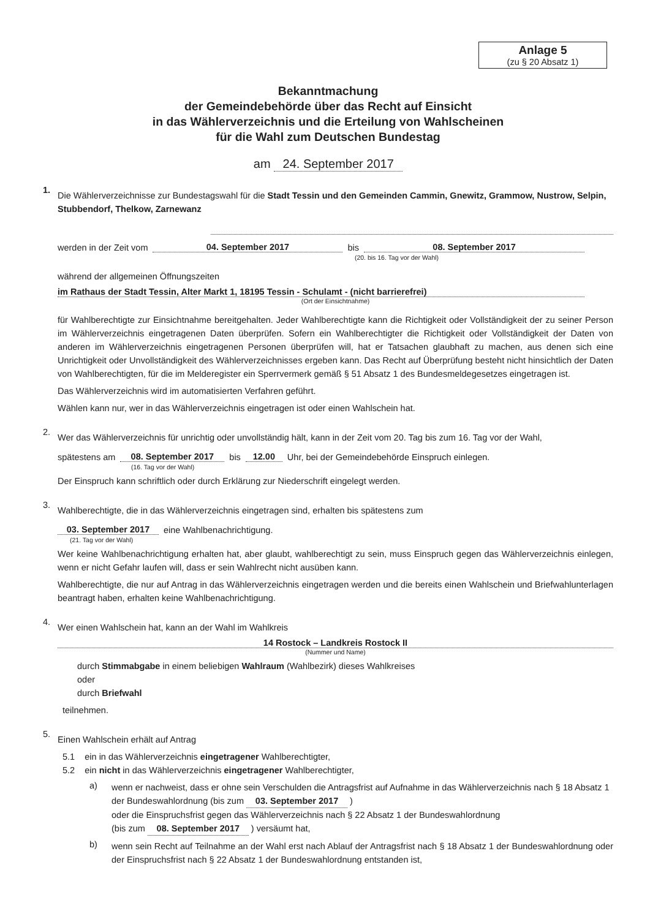Anlage 5
(zu § 20 Absatz 1)
Bekanntmachung
der Gemeindebehörde über das Recht auf Einsicht
in das Wählerverzeichnis und die Erteilung von Wahlscheinen
für die Wahl zum Deutschen Bundestag
am 24. September 2017
1.
Die Wählerverzeichnisse zur Bundestagswahl für die Stadt Tessin und den Gemeinden Cammin, Gnewitz, Grammow, Nustrow, Selpin, Stubbendorf, Thelkow, Zarnewanz
werden in der Zeit vom 04. September 2017 bis 08. September 2017
(20. bis 16. Tag vor der Wahl)
während der allgemeinen Öffnungszeiten
im Rathaus der Stadt Tessin, Alter Markt 1, 18195 Tessin - Schulamt - (nicht barrierefrei)
(Ort der Einsichtnahme)
für Wahlberechtigte zur Einsichtnahme bereitgehalten. Jeder Wahlberechtigte kann die Richtigkeit oder Vollständigkeit der zu seiner Person im Wählerverzeichnis eingetragenen Daten überprüfen. Sofern ein Wahlberechtigter die Richtigkeit oder Vollständigkeit der Daten von anderen im Wählerverzeichnis eingetragenen Personen überprüfen will, hat er Tatsachen glaubhaft zu machen, aus denen sich eine Unrichtigkeit oder Unvollständigkeit des Wählerverzeichnisses ergeben kann. Das Recht auf Überprüfung besteht nicht hinsichtlich der Daten von Wahlberechtigten, für die im Melderegister ein Sperrvermerk gemäß § 51 Absatz 1 des Bundesmeldegesetzes eingetragen ist.
Das Wählerverzeichnis wird im automatisierten Verfahren geführt.
Wählen kann nur, wer in das Wählerverzeichnis eingetragen ist oder einen Wahlschein hat.
2.
Wer das Wählerverzeichnis für unrichtig oder unvollständig hält, kann in der Zeit vom 20. Tag bis zum 16. Tag vor der Wahl,
spätestens am 08. September 2017 bis 12.00 Uhr, bei der Gemeindebehörde Einspruch einlegen.
(16. Tag vor der Wahl)
Der Einspruch kann schriftlich oder durch Erklärung zur Niederschrift eingelegt werden.
3.
Wahlberechtigte, die in das Wählerverzeichnis eingetragen sind, erhalten bis spätestens zum
03. September 2017 eine Wahlbenachrichtigung.
(21. Tag vor der Wahl)
Wer keine Wahlbenachrichtigung erhalten hat, aber glaubt, wahlberechtigt zu sein, muss Einspruch gegen das Wählerverzeichnis einlegen, wenn er nicht Gefahr laufen will, dass er sein Wahlrecht nicht ausüben kann.
Wahlberechtigte, die nur auf Antrag in das Wählerverzeichnis eingetragen werden und die bereits einen Wahlschein und Briefwahlunterlagen beantragt haben, erhalten keine Wahlbenachrichtigung.
4.
Wer einen Wahlschein hat, kann an der Wahl im Wahlkreis
14 Rostock – Landkreis Rostock II
(Nummer und Name)
durch Stimmabgabe in einem beliebigen Wahlraum (Wahlbezirk) dieses Wahlkreises
oder
durch Briefwahl
teilnehmen.
5.
Einen Wahlschein erhält auf Antrag
5.1 ein in das Wählerverzeichnis eingetragener Wahlberechtigter,
5.2 ein nicht in das Wählerverzeichnis eingetragener Wahlberechtigter,
a)
wenn er nachweist, dass er ohne sein Verschulden die Antragsfrist auf Aufnahme in das Wählerverzeichnis nach § 18 Absatz 1 der Bundeswahlordnung (bis zum 03. September 2017 )
oder die Einspruchsfrist gegen das Wählerverzeichnis nach § 22 Absatz 1 der Bundeswahlordnung
(bis zum 08. September 2017 ) versäumt hat,
b)
wenn sein Recht auf Teilnahme an der Wahl erst nach Ablauf der Antragsfrist nach § 18 Absatz 1 der Bundeswahlordnung oder der Einspruchsfrist nach § 22 Absatz 1 der Bundeswahlordnung entstanden ist,